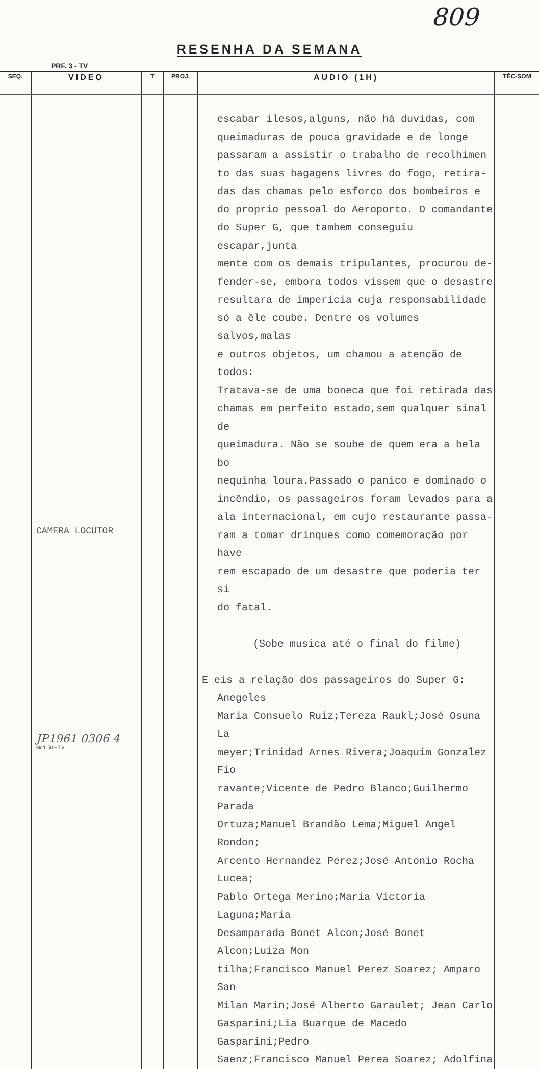809
RESENHA DA SEMANA
PRF. 3 - TV
| SEQ. | VIDEO | T | PROJ. | AUDIO (1H) | TÉC-SOM |
| --- | --- | --- | --- | --- | --- |
| | CAMERA LOCUTOR JP1961 0306 4 Mod. 50 – T.V. | | | escabar ilesos,alguns, não há duvidas, com queimaduras de pouca gravidade e de longe passaram a assistir o trabalho de recolhimen to das suas bagagens livres do fogo, retira- das das chamas pelo esforço dos bombeiros e do proprio pessoal do Aeroporto. O comandante do Super G, que tambem conseguiu escapar,junta mente com os demais tripulantes, procurou de- fender-se, embora todos vissem que o desastre resultara de imperícia cuja responsabilidade só a êle coube. Dentre os volumes salvos,malas e outros objetos, um chamou a atenção de todos: Tratava-se de uma boneca que foi retirada das chamas em perfeito estado,sem qualquer sinal de queimadura. Não se soube de quem era a bela bo nequinha loura.Passado o panico e dominado o incêndio, os passageiros foram levados para a ala internacional, em cujo restaurante passa- ram a tomar drinques como comemoração por have rem escapado de um desastre que poderia ter si do fatal. (Sobe musica até o final do filme) E eis a relação dos passageiros do Super G: Anegeles Maria Consuelo Ruiz;Tereza Raukl;José Osuna La meyer;Trinidad Arnes Rivera;Joaquim Gonzalez Fio ravante;Vicente de Pedro Blanco;Guilhermo Parada Ortuza;Manuel Brandão Lema;Miguel Angel Rondon; Arcento Hernandez Perez;José Antonio Rocha Lucea; Pablo Ortega Merino;Maria Victoria Laguna;Maria Desamparada Bonet Alcon;José Bonet Alcon;Luiza Mon tilha;Francisco Manuel Perez Soarez; Amparo San Milan Marin;José Alberto Garaulet; Jean Carlo Gasparini;Lia Buarque de Macedo Gasparini;Pedro Saenz;Francisco Manuel Perea Soarez; Adolfina | |